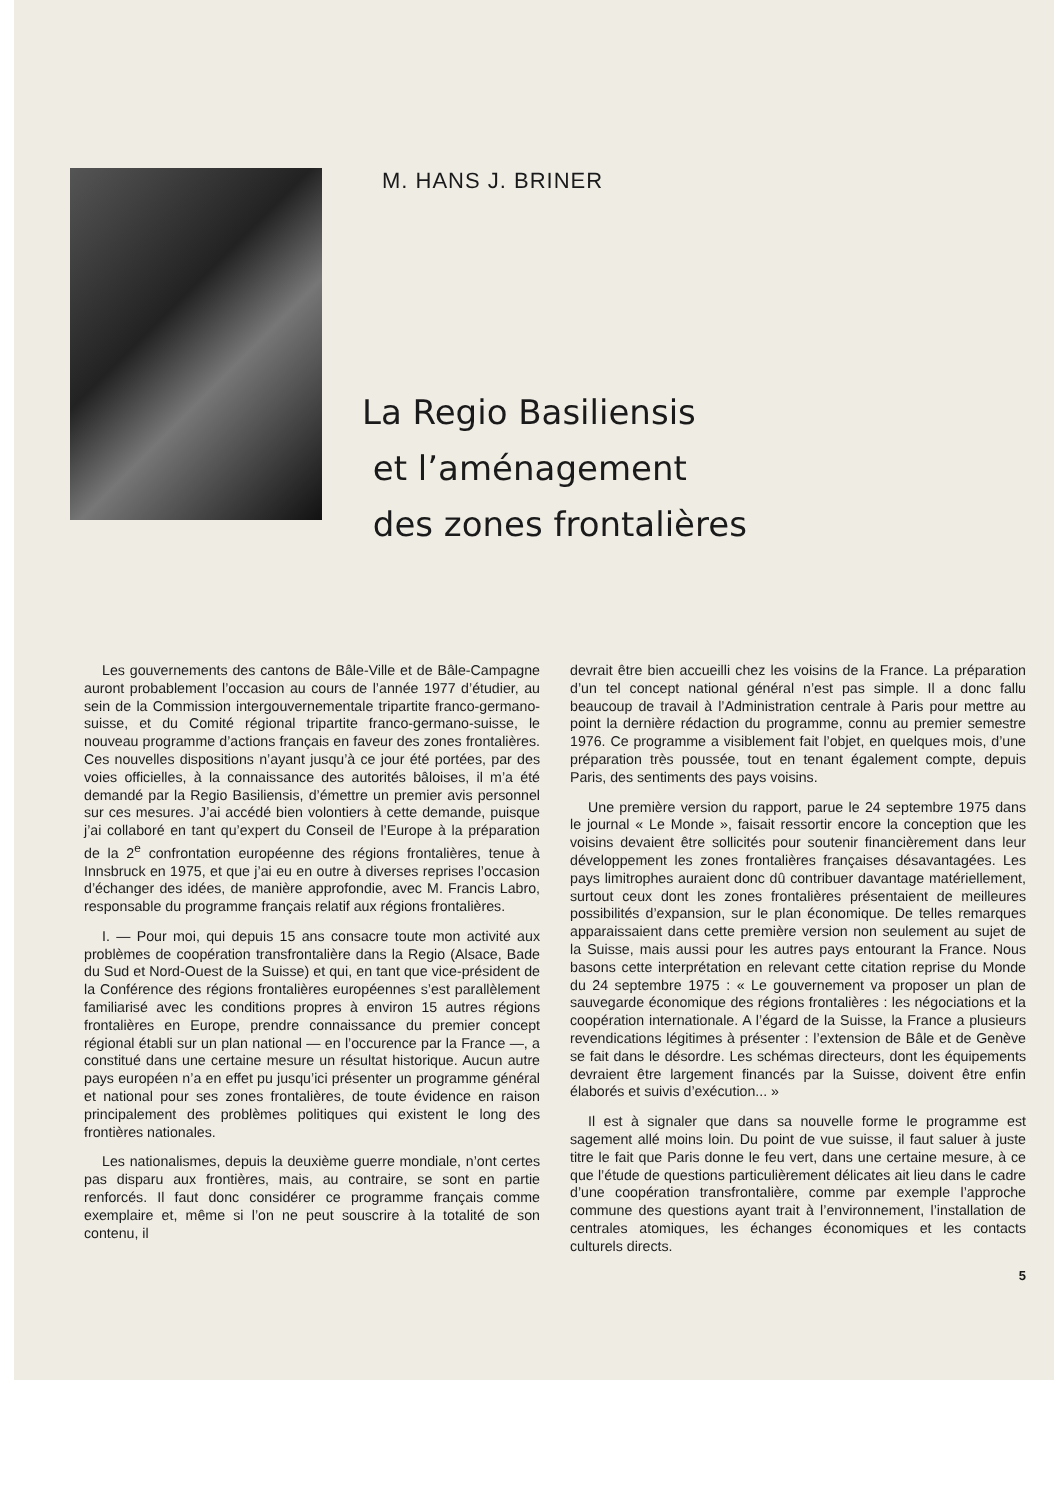M. HANS J. BRINER
La Regio Basiliensis
et l’aménagement
des zones frontalières
Les gouvernements des cantons de Bâle-Ville et de Bâle-Campagne auront probablement l’occasion au cours de l’année 1977 d’étudier, au sein de la Commission intergouvernementale tripartite franco-germano-suisse, et du Comité régional tripartite franco-germano-suisse, le nouveau programme d’actions français en faveur des zones frontalières. Ces nouvelles dispositions n’ayant jusqu’à ce jour été portées, par des voies officielles, à la connaissance des autorités bâloises, il m’a été demandé par la Regio Basiliensis, d’émettre un premier avis personnel sur ces mesures. J’ai accédé bien volontiers à cette demande, puisque j’ai collaboré en tant qu’expert du Conseil de l’Europe à la préparation de la 2<sup>e</sup> confrontation européenne des régions frontalières, tenue à Innsbruck en 1975, et que j’ai eu en outre à diverses reprises l’occasion d’échanger des idées, de manière approfondie, avec M. Francis Labro, responsable du programme français relatif aux régions frontalières.
I. — Pour moi, qui depuis 15 ans consacre toute mon activité aux problèmes de coopération transfrontalière dans la Regio (Alsace, Bade du Sud et Nord-Ouest de la Suisse) et qui, en tant que vice-président de la Conférence des régions frontalières européennes s’est parallèlement familiarisé avec les conditions propres à environ 15 autres régions frontalières en Europe, prendre connaissance du premier concept régional établi sur un plan national — en l’occurence par la France —, a constitué dans une certaine mesure un résultat historique. Aucun autre pays européen n’a en effet pu jusqu’ici présenter un programme général et national pour ses zones frontalières, de toute évidence en raison principalement des problèmes politiques qui existent le long des frontières nationales.
Les nationalismes, depuis la deuxième guerre mondiale, n’ont certes pas disparu aux frontières, mais, au contraire, se sont en partie renforcés. Il faut donc considérer ce programme français comme exemplaire et, même si l’on ne peut souscrire à la totalité de son contenu, il
devrait être bien accueilli chez les voisins de la France. La préparation d’un tel concept national général n’est pas simple. Il a donc fallu beaucoup de travail à l’Administration centrale à Paris pour mettre au point la dernière rédaction du programme, connu au premier semestre 1976. Ce programme a visiblement fait l’objet, en quelques mois, d’une préparation très poussée, tout en tenant également compte, depuis Paris, des sentiments des pays voisins.
Une première version du rapport, parue le 24 septembre 1975 dans le journal « Le Monde », faisait ressortir encore la conception que les voisins devaient être sollicités pour soutenir financièrement dans leur développement les zones frontalières françaises désavantagées. Les pays limitrophes auraient donc dû contribuer davantage matériellement, surtout ceux dont les zones frontalières présentaient de meilleures possibilités d’expansion, sur le plan économique. De telles remarques apparaissaient dans cette première version non seulement au sujet de la Suisse, mais aussi pour les autres pays entourant la France. Nous basons cette interprétation en relevant cette citation reprise du Monde du 24 septembre 1975 : « Le gouvernement va proposer un plan de sauvegarde économique des régions frontalières : les négociations et la coopération internationale. A l’égard de la Suisse, la France a plusieurs revendications légitimes à présenter : l’extension de Bâle et de Genève se fait dans le désordre. Les schémas directeurs, dont les équipements devraient être largement financés par la Suisse, doivent être enfin élaborés et suivis d’exécution... »
Il est à signaler que dans sa nouvelle forme le programme est sagement allé moins loin. Du point de vue suisse, il faut saluer à juste titre le fait que Paris donne le feu vert, dans une certaine mesure, à ce que l’étude de questions particulièrement délicates ait lieu dans le cadre d’une coopération transfrontalière, comme par exemple l’approche commune des questions ayant trait à l’environnement, l’installation de centrales atomiques, les échanges économiques et les contacts culturels directs.
5